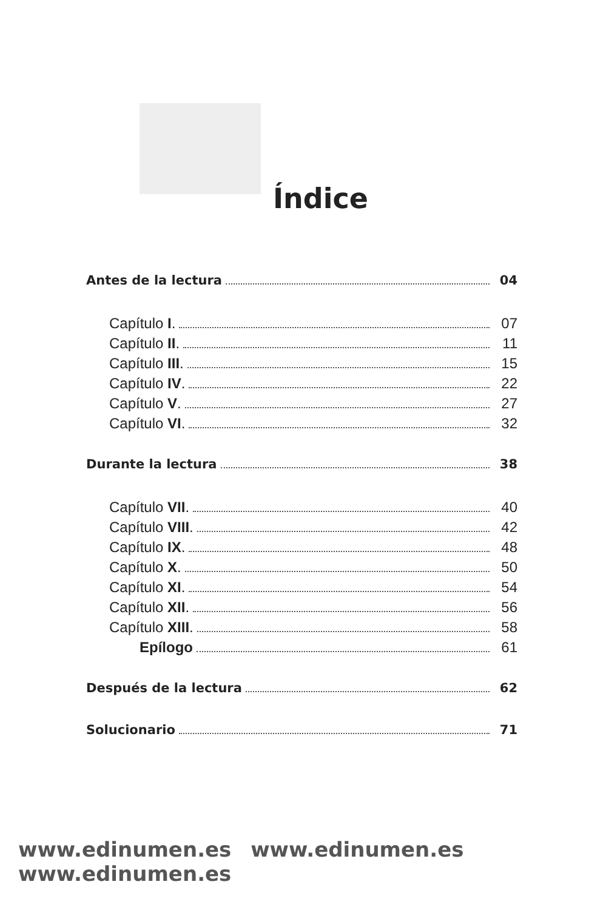Índice
Antes de la lectura 04
Capítulo I. 07
Capítulo II. 11
Capítulo III. 15
Capítulo IV. 22
Capítulo V. 27
Capítulo VI. 32
Durante la lectura 38
Capítulo VII. 40
Capítulo VIII. 42
Capítulo IX. 48
Capítulo X. 50
Capítulo XI. 54
Capítulo XII. 56
Capítulo XIII. 58
Epílogo 61
Después de la lectura 62
Solucionario 71
www.edinumen.es www.edinumen.es www.edinumen.es